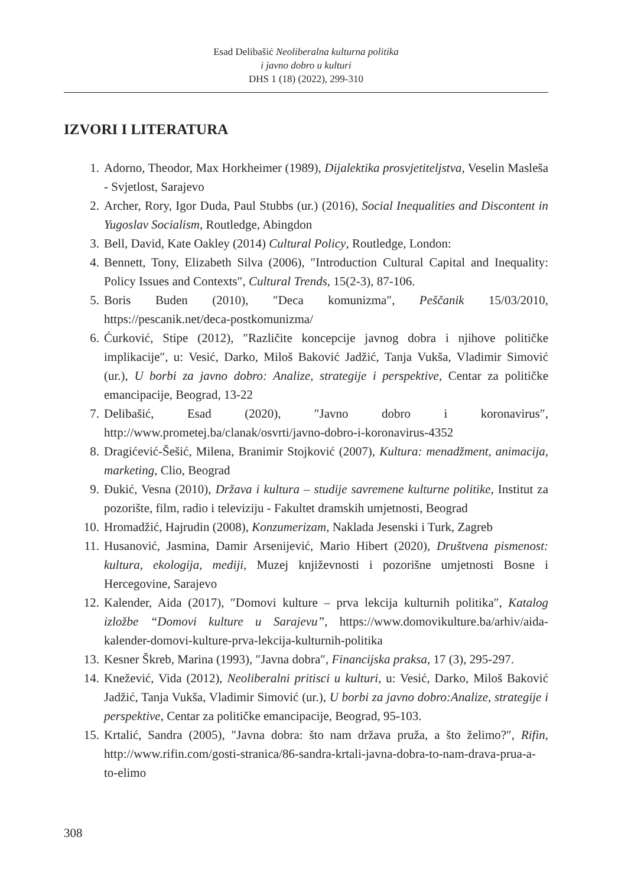Esad Delibašić Neoliberalna kulturna politika
i javno dobro u kulturi
DHS 1 (18) (2022), 299-310
IZVORI I LITERATURA
1. Adorno, Theodor, Max Horkheimer (1989), Dijalektika prosvjetiteljstva, Veselin Masleša - Svjetlost, Sarajevo
2. Archer, Rory, Igor Duda, Paul Stubbs (ur.) (2016), Social Inequalities and Discontent in Yugoslav Socialism, Routledge, Abingdon
3. Bell, David, Kate Oakley (2014) Cultural Policy, Routledge, London:
4. Bennett, Tony, Elizabeth Silva (2006), ″Introduction Cultural Capital and Inequality: Policy Issues and Contexts″, Cultural Trends, 15(2-3), 87-106.
5. Boris Buden (2010), ″Deca komunizma″, Peščanik 15/03/2010, https://pescanik.net/deca-postkomunizma/
6. Ćurković, Stipe (2012), ″Različite koncepcije javnog dobra i njihove političke implikacije″, u: Vesić, Darko, Miloš Baković Jadžić, Tanja Vukša, Vladimir Simović (ur.), U borbi za javno dobro: Analize, strategije i perspektive, Centar za političke emancipacije, Beograd, 13-22
7. Delibašić, Esad (2020), ″Javno dobro i koronavirus″, http://www.prometej.ba/clanak/osvrti/javno-dobro-i-koronavirus-4352
8. Dragićević-Šešić, Milena, Branimir Stojković (2007), Kultura: menadžment, animacija, marketing, Clio, Beograd
9. Đukić, Vesna (2010), Država i kultura – studije savremene kulturne politike, Institut za pozorište, film, radio i televiziju - Fakultet dramskih umjetnosti, Beograd
10. Hromadžić, Hajrudin (2008), Konzumerizam, Naklada Jesenski i Turk, Zagreb
11. Husanović, Jasmina, Damir Arsenijević, Mario Hibert (2020), Društvena pismenost: kultura, ekologija, mediji, Muzej književnosti i pozorišne umjetnosti Bosne i Hercegovine, Sarajevo
12. Kalender, Aida (2017), ″Domovi kulture – prva lekcija kulturnih politika″, Katalog izložbe “Domovi kulture u Sarajevu”, https://www.domovikulture.ba/arhiv/aida-kalender-domovi-kulture-prva-lekcija-kulturnih-politika
13. Kesner Škreb, Marina (1993), ″Javna dobra″, Financijska praksa, 17 (3), 295-297.
14. Knežević, Vida (2012), Neoliberalni pritisci u kulturi, u: Vesić, Darko, Miloš Baković Jadžić, Tanja Vukša, Vladimir Simović (ur.), U borbi za javno dobro:Analize, strategije i perspektive, Centar za političke emancipacije, Beograd, 95-103.
15. Krtalić, Sandra (2005), ″Javna dobra: što nam država pruža, a što želimo?″, Rifin, http://www.rifin.com/gosti-stranica/86-sandra-krtali-javna-dobra-to-nam-drava-prua-a-to-elimo
308